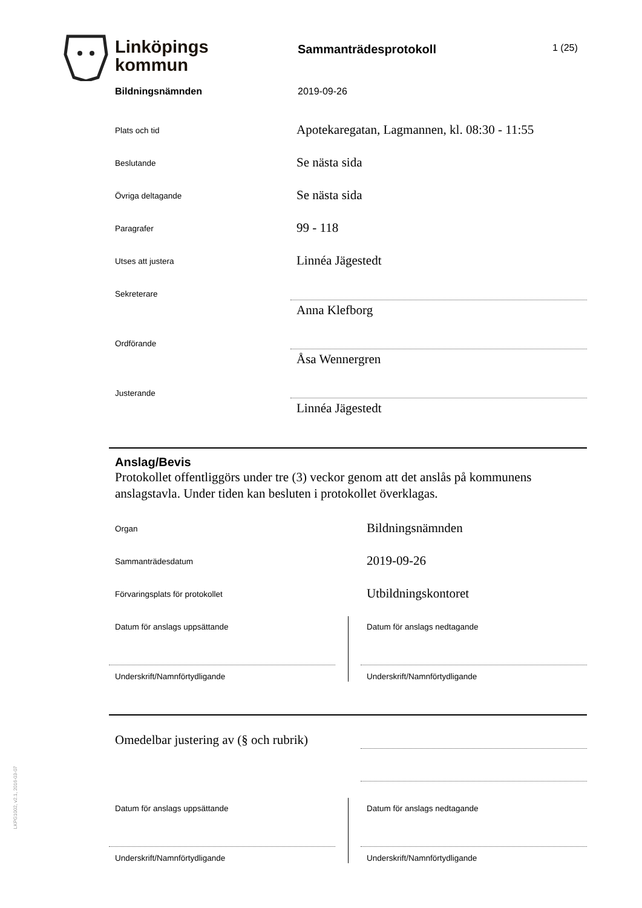Linköpings
kommun
Sammanträdesprotokoll 1 (25)
Bildningsnämnden 2019-09-26
Plats och tid
Apotekaregatan, Lagmannen, kl. 08:30 - 11:55
Beslutande
Se nästa sida
Övriga deltagande
Se nästa sida
Paragrafer
99 - 118
Utses att justera
Linnéa Jägestedt
Sekreterare
Anna Klefborg
Ordförande
Åsa Wennergren
Justerande
Linnéa Jägestedt
Anslag/Bevis
Protokollet offentliggörs under tre (3) veckor genom att det anslås på kommunens anslagstavla. Under tiden kan besluten i protokollet överklagas.
Organ
Bildningsnämnden
Sammanträdesdatum
2019-09-26
Förvaringsplats för protokollet
Utbildningskontoret
Datum för anslags uppsättande Datum för anslags nedtagande
Underskrift/Namnförtydligande Underskrift/Namnförtydligande
Omedelbar justering av (§ och rubrik)
Datum för anslags uppsättande Datum för anslags nedtagande
Underskrift/Namnförtydligande Underskrift/Namnförtydligande
LKPG1002, v2.1, 2016-03-07